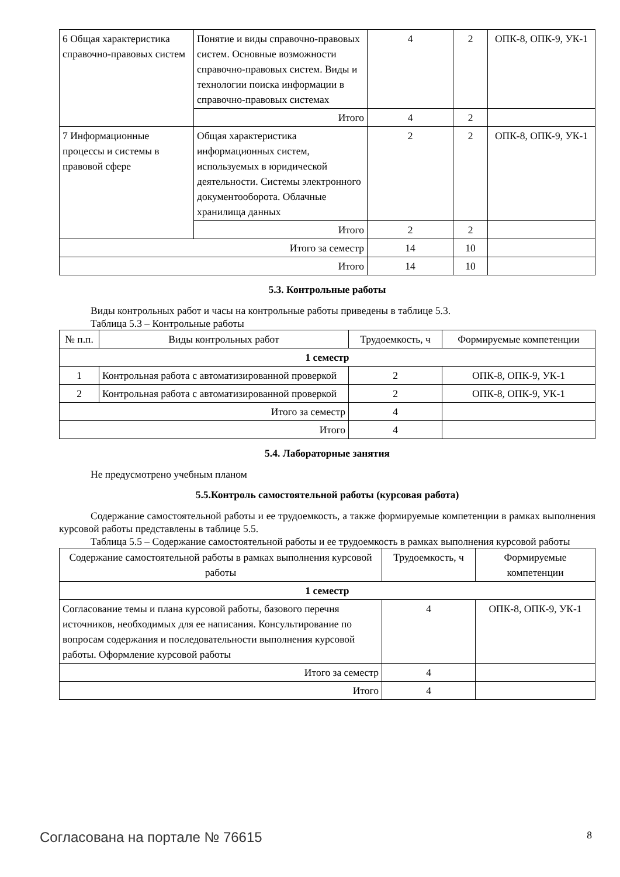| 6 Общая характеристика справочно-правовых систем | Понятие и виды справочно-правовых систем. Основные возможности справочно-правовых систем. Виды и технологии поиска информации в справочно-правовых системах | 4 | 2 | ОПК-8, ОПК-9, УК-1 |
| | Итого | 4 | 2 | |
| 7 Информационные процессы и системы в правовой сфере | Общая характеристика информационных систем, используемых в юридической деятельности. Системы электронного документооборота. Облачные хранилища данных | 2 | 2 | ОПК-8, ОПК-9, УК-1 |
| | Итого | 2 | 2 | |
| Итого за семестр | | 14 | 10 | |
| Итого | | 14 | 10 | |
5.3. Контрольные работы
Виды контрольных работ и часы на контрольные работы приведены в таблице 5.3.
Таблица 5.3 – Контрольные работы
| № п.п. | Виды контрольных работ | Трудоемкость, ч | Формируемые компетенции |
| --- | --- | --- | --- |
| 1 семестр | | | |
| 1 | Контрольная работа с автоматизированной проверкой | 2 | ОПК-8, ОПК-9, УК-1 |
| 2 | Контрольная работа с автоматизированной проверкой | 2 | ОПК-8, ОПК-9, УК-1 |
| Итого за семестр | | 4 | |
| Итого | | 4 | |
5.4. Лабораторные занятия
Не предусмотрено учебным планом
5.5.Контроль самостоятельной работы (курсовая работа)
Содержание самостоятельной работы и ее трудоемкость, а также формируемые компетенции в рамках выполнения курсовой работы представлены в таблице 5.5.
Таблица 5.5 – Содержание самостоятельной работы и ее трудоемкость в рамках выполнения курсовой работы
| Содержание самостоятельной работы в рамках выполнения курсовой работы | Трудоемкость, ч | Формируемые компетенции |
| --- | --- | --- |
| 1 семестр | | |
| Согласование темы и плана курсовой работы, базового перечня источников, необходимых для ее написания. Консультирование по вопросам содержания и последовательности выполнения курсовой работы. Оформление курсовой работы | 4 | ОПК-8, ОПК-9, УК-1 |
| Итого за семестр | 4 | |
| Итого | 4 | |
Согласована на портале № 76615 8